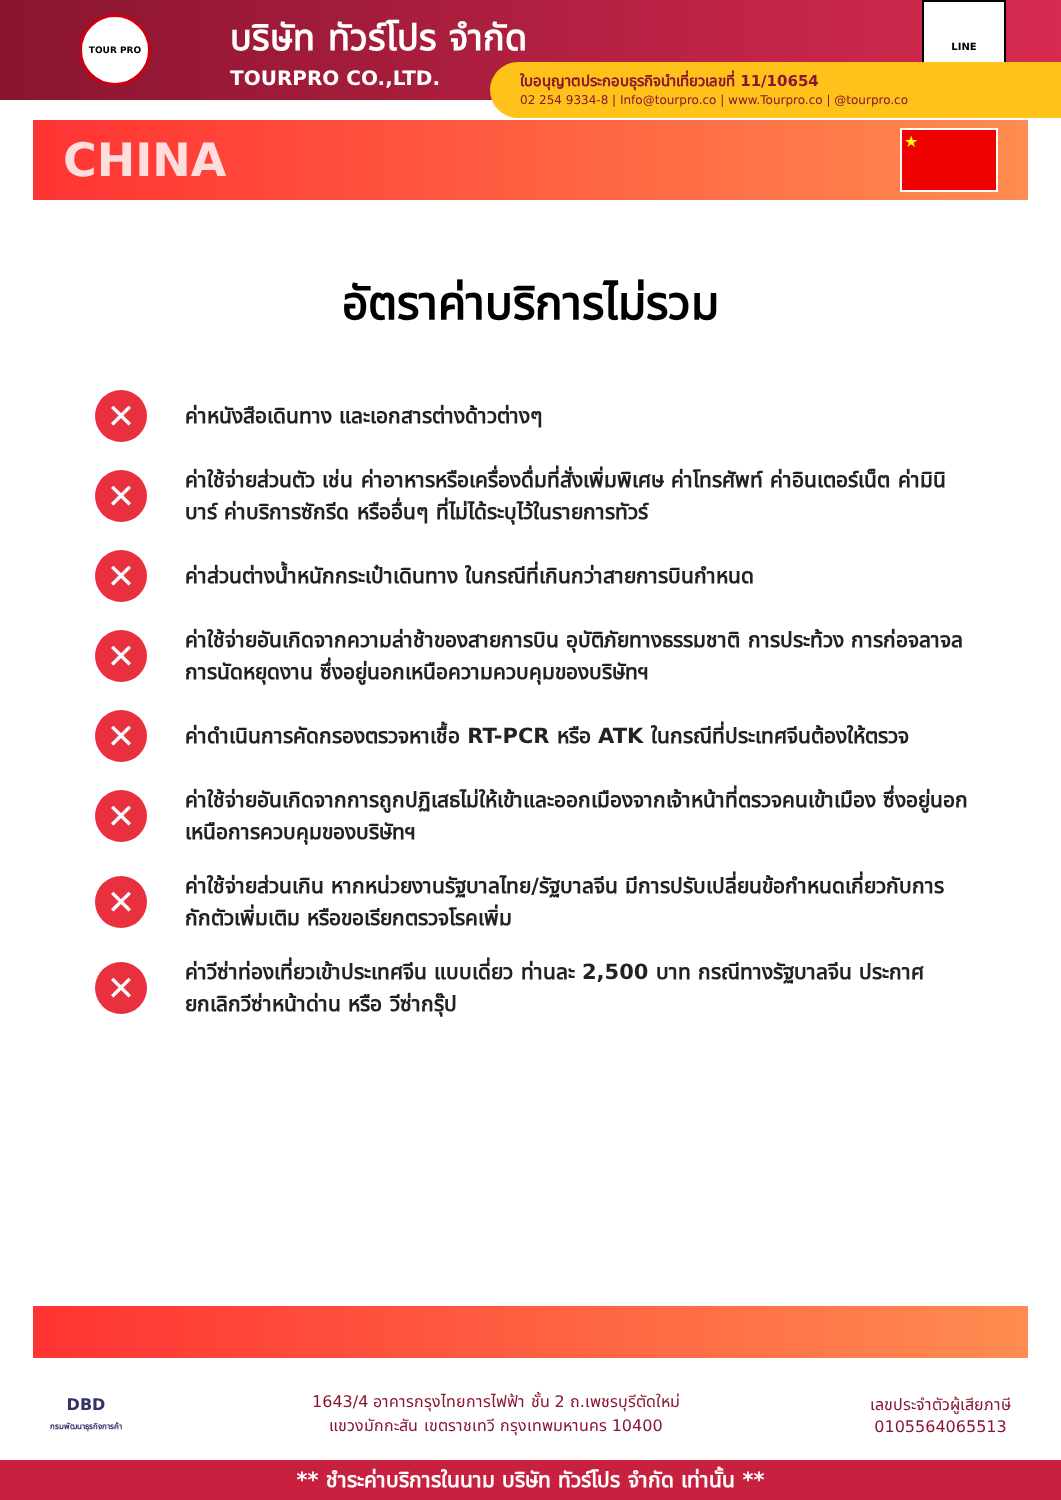TOUR PRO
บริษัท ทัวร์โปร จำกัด
TOURPRO CO.,LTD.
LINE
ใบอนุญาตประกอบธุรกิจนำเที่ยวเลขที่ 11/10654
02 254 9334-8 | Info@tourpro.co | www.Tourpro.co | @tourpro.co
CHINA
★
อัตราค่าบริการไม่รวม
✕
ค่าหนังสือเดินทาง และเอกสารต่างด้าวต่างๆ
✕
ค่าใช้จ่ายส่วนตัว เช่น ค่าอาหารหรือเครื่องดื่มที่สั่งเพิ่มพิเศษ ค่าโทรศัพท์ ค่าอินเตอร์เน็ต ค่ามินิบาร์ ค่าบริการซักรีด หรืออื่นๆ ที่ไม่ได้ระบุไว้ในรายการทัวร์
✕
ค่าส่วนต่างน้ำหนักกระเป๋าเดินทาง ในกรณีที่เกินกว่าสายการบินกำหนด
✕
ค่าใช้จ่ายอันเกิดจากความล่าช้าของสายการบิน อุบัติภัยทางธรรมชาติ การประท้วง การก่อจลาจล การนัดหยุดงาน ซึ่งอยู่นอกเหนือความควบคุมของบริษัทฯ
✕
ค่าดำเนินการคัดกรองตรวจหาเชื้อ RT-PCR หรือ ATK ในกรณีที่ประเทศจีนต้องให้ตรวจ
✕
ค่าใช้จ่ายอันเกิดจากการถูกปฏิเสธไม่ให้เข้าและออกเมืองจากเจ้าหน้าที่ตรวจคนเข้าเมือง ซึ่งอยู่นอกเหนือการควบคุมของบริษัทฯ
✕
ค่าใช้จ่ายส่วนเกิน หากหน่วยงานรัฐบาลไทย/รัฐบาลจีน มีการปรับเปลี่ยนข้อกำหนดเกี่ยวกับการกักตัวเพิ่มเติม หรือขอเรียกตรวจโรคเพิ่ม
✕
ค่าวีซ่าท่องเที่ยวเข้าประเทศจีน แบบเดี่ยว ท่านละ 2,500 บาท กรณีทางรัฐบาลจีน ประกาศยกเลิกวีซ่าหน้าด่าน หรือ วีซ่ากรุ๊ป
DBD
กรมพัฒนาธุรกิจการค้า
1643/4 อาคารกรุงไทยการไฟฟ้า ชั้น 2 ถ.เพชรบุรีตัดใหม่
แขวงมักกะสัน เขตราชเทวี กรุงเทพมหานคร 10400
เลขประจำตัวผู้เสียภาษี
0105564065513
** ชำระค่าบริการในนาม บริษัท ทัวร์โปร จำกัด เท่านั้น **